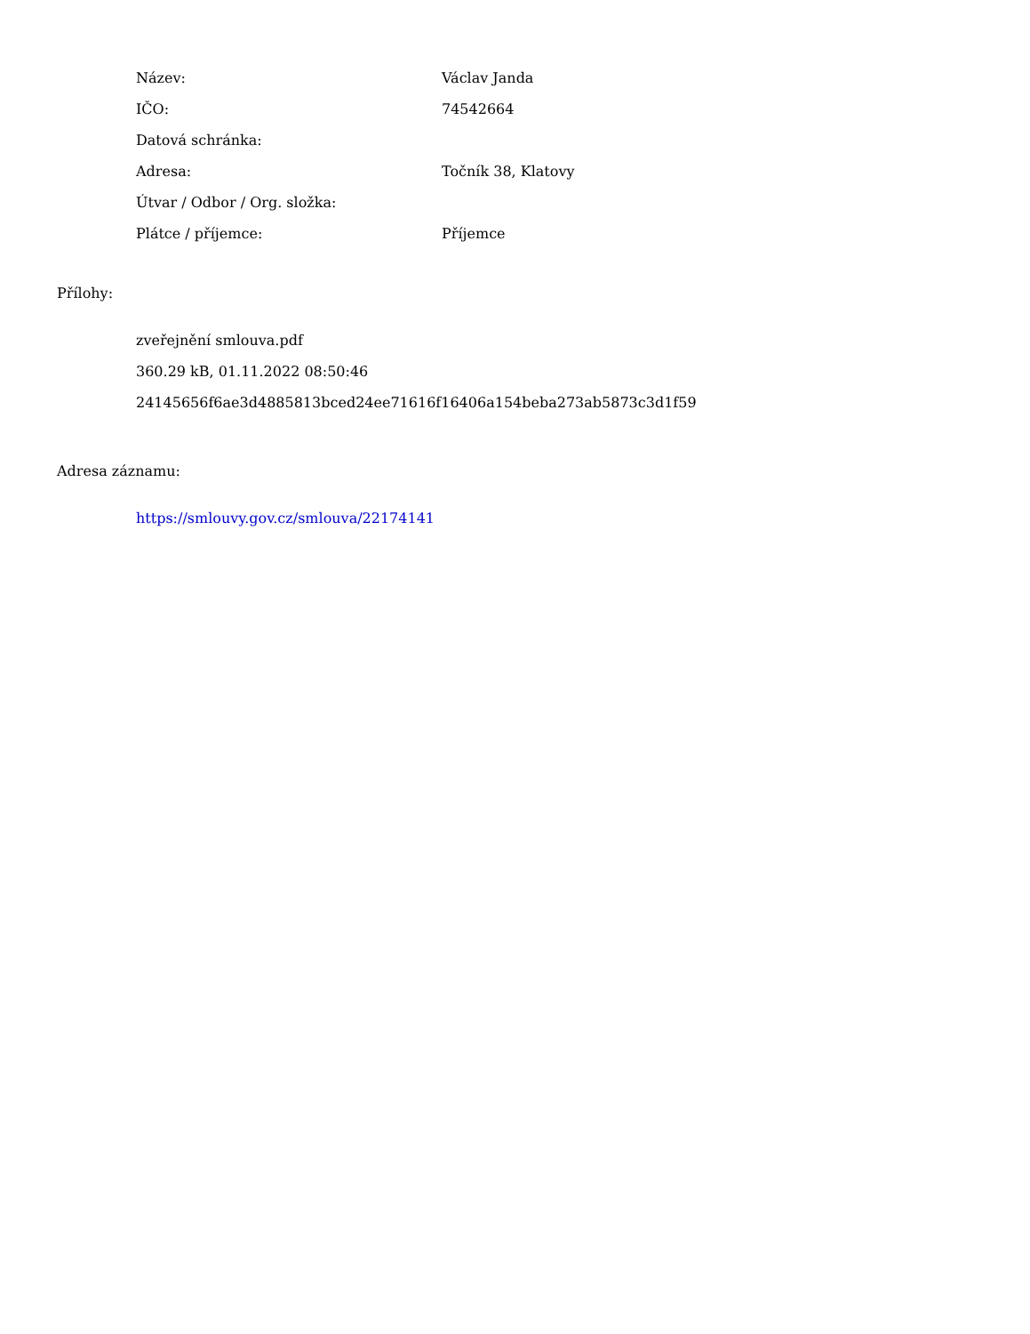| Název: | Václav Janda |
| IČO: | 74542664 |
| Datová schránka: | |
| Adresa: | Točník 38, Klatovy |
| Útvar / Odbor / Org. složka: | |
| Plátce / příjemce: | Příjemce |
Přílohy:
zveřejnění smlouva.pdf
360.29 kB, 01.11.2022 08:50:46
24145656f6ae3d4885813bced24ee71616f16406a154beba273ab5873c3d1f59
Adresa záznamu:
https://smlouvy.gov.cz/smlouva/22174141